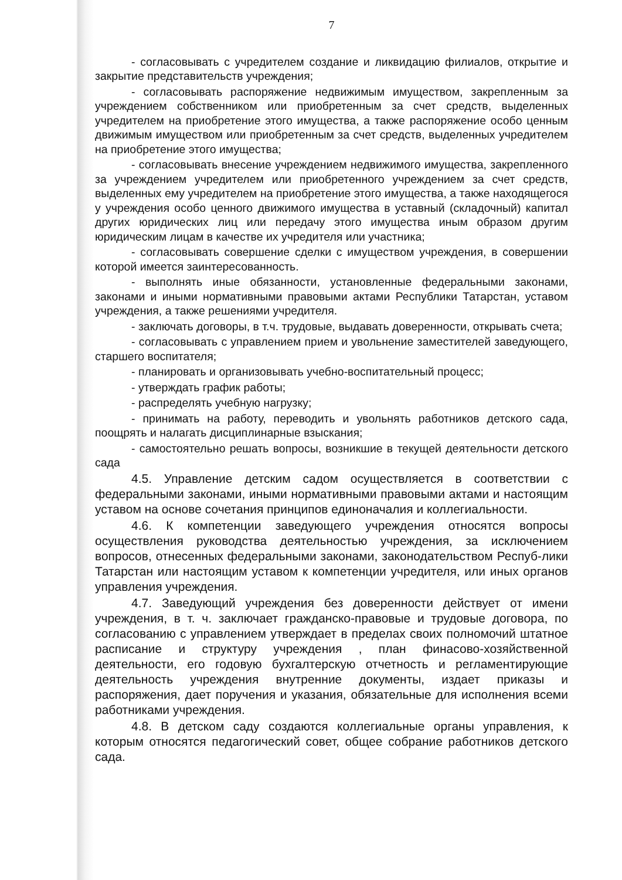7
- согласовывать с учредителем создание и ликвидацию филиалов, открытие и закрытие представительств учреждения;
- согласовывать распоряжение недвижимым имуществом, закрепленным за учреждением собственником или приобретенным за счет средств, выделенных учредителем на приобретение этого имущества, а также распоряжение особо ценным движимым имуществом или приобретенным за счет средств, выделенных учредителем на приобретение этого имущества;
- согласовывать внесение учреждением недвижимого имущества, закрепленного за учреждением учредителем или приобретенного учреждением за счет средств, выделенных ему учредителем на приобретение этого имущества, а также находящегося у учреждения особо ценного движимого имущества в уставный (складочный) капитал других юридических лиц или передачу этого имущества иным образом другим юридическим лицам в качестве их учредителя или участника;
- согласовывать совершение сделки с имуществом учреждения, в совершении которой имеется заинтересованность.
- выполнять иные обязанности, установленные федеральными законами, законами и иными нормативными правовыми актами Республики Татарстан, уставом учреждения, а также решениями учредителя.
- заключать договоры, в т.ч. трудовые, выдавать доверенности, открывать счета;
- согласовывать с управлением прием и увольнение заместителей заведующего, старшего воспитателя;
- планировать и организовывать учебно-воспитательный процесс;
- утверждать график работы;
- распределять учебную нагрузку;
- принимать на работу, переводить и увольнять работников детского сада, поощрять и налагать дисциплинарные взыскания;
- самостоятельно решать вопросы, возникшие в текущей деятельности детского сада
4.5. Управление детским садом осуществляется в соответствии с федеральными законами, иными нормативными правовыми актами и настоящим уставом на основе сочетания принципов единоначалия и коллегиальности.
4.6. К компетенции заведующего учреждения относятся вопросы осуществления руководства деятельностью учреждения, за исключением вопросов, отнесенных федеральными законами, законодательством Респуб-лики Татарстан или настоящим уставом к компетенции учредителя, или иных органов управления учреждения.
4.7. Заведующий учреждения без доверенности действует от имени учреждения, в т. ч. заключает гражданско-правовые и трудовые договора, по согласованию с управлением утверждает в пределах своих полномочий штатное расписание и структуру учреждения , план финасово-хозяйственной деятельности, его годовую бухгалтерскую отчетность и регламентирующие деятельность учреждения внутренние документы, издает приказы и распоряжения, дает поручения и указания, обязательные для исполнения всеми работниками учреждения.
4.8. В детском саду создаются коллегиальные органы управления, к которым относятся педагогический совет, общее собрание работников детского сада.